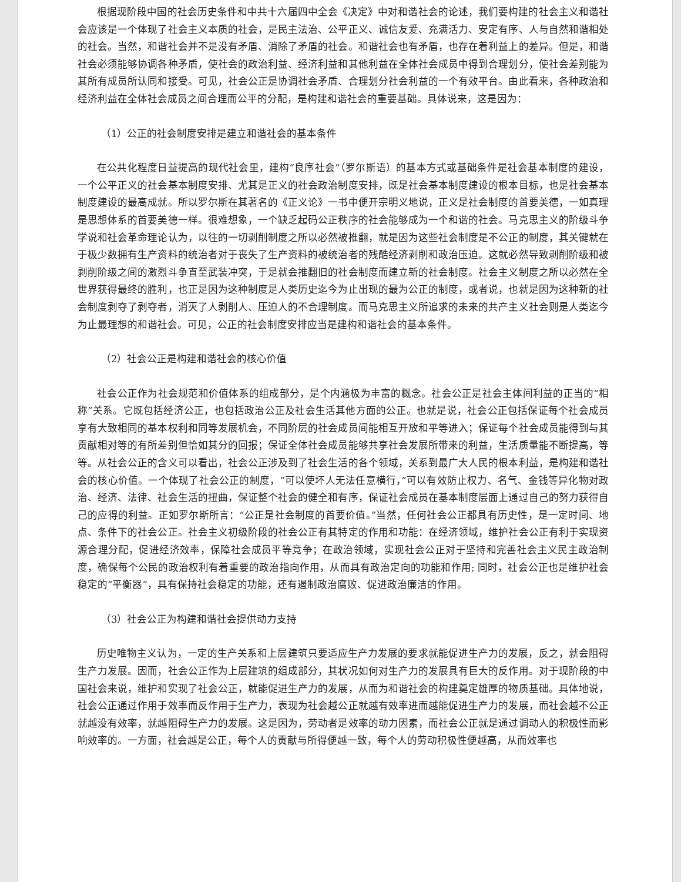根据现阶段中国的社会历史条件和中共十六届四中全会《决定》中对和谐社会的论述，我们要构建的社会主义和谐社会应该是一个体现了社会主义本质的社会，是民主法治、公平正义、诚信友爱、充满活力、安定有序、人与自然和谐相处的社会。当然，和谐社会并不是没有矛盾、消除了矛盾的社会。和谐社会也有矛盾，也存在着利益上的差异。但是，和谐社会必须能够协调各种矛盾，使社会的政治利益、经济利益和其他利益在全体社会成员中得到合理划分，使社会差别能为其所有成员所认同和接受。可见，社会公正是协调社会矛盾、合理划分社会利益的一个有效平台。由此看来，各种政治和经济利益在全体社会成员之间合理而公平的分配，是构建和谐社会的重要基础。具体说来，这是因为：
（1）公正的社会制度安排是建立和谐社会的基本条件
在公共化程度日益提高的现代社会里，建构“良序社会”（罗尔斯语）的基本方式或基础条件是社会基本制度的建设，一个公平正义的社会基本制度安排、尤其是正义的社会政治制度安排，既是社会基本制度建设的根本目标，也是社会基本制度建设的最高成就。所以罗尔斯在其著名的《正义论》一书中便开宗明义地说，正义是社会制度的首要美德，一如真理是思想体系的首要美德一样。很难想象，一个缺乏起码公正秩序的社会能够成为一个和谐的社会。马克思主义的阶级斗争学说和社会革命理论认为，以往的一切剥削制度之所以必然被推翻，就是因为这些社会制度是不公正的制度，其关键就在于极少数拥有生产资料的统治者对于丧失了生产资料的被统治者的残酷经济剥削和政治压迫。这就必然导致剥削阶级和被剥削阶级之间的激烈斗争直至武装冲突，于是就会推翻旧的社会制度而建立新的社会制度。社会主义制度之所以必然在全世界获得最终的胜利，也正是因为这种制度是人类历史迄今为止出现的最为公正的制度，或者说，也就是因为这种新的社会制度剥夺了剥夺者，消灭了人剥削人、压迫人的不合理制度。而马克思主义所追求的未来的共产主义社会则是人类迄今为止最理想的和谐社会。可见，公正的社会制度安排应当是建构和谐社会的基本条件。
（2）社会公正是构建和谐社会的核心价值
社会公正作为社会规范和价值体系的组成部分，是个内涵极为丰富的概念。社会公正是社会主体间利益的正当的“相称”关系。它既包括经济公正，也包括政治公正及社会生活其他方面的公正。也就是说，社会公正包括保证每个社会成员享有大致相同的基本权利和同等发展机会，不同阶层的社会成员间能相互开放和平等进入；保证每个社会成员能得到与其贡献相对等的有所差别但恰如其分的回报；保证全体社会成员能够共享社会发展所带来的利益，生活质量能不断提高，等等。从社会公正的含义可以看出，社会公正涉及到了社会生活的各个领域，关系到最广大人民的根本利益，是构建和谐社会的核心价值。一个体现了社会公正的制度，“可以使坏人无法任意横行，”可以有效防止权力、名气、金钱等异化物对政治、经济、法律、社会生活的扭曲，保证整个社会的健全和有序，保证社会成员在基本制度层面上通过自己的努力获得自己的应得的利益。正如罗尔斯所言：“公正是社会制度的首要价值。”当然，任何社会公正都具有历史性，是一定时间、地点、条件下的社会公正。社会主义初级阶段的社会公正有其特定的作用和功能：在经济领域，维护社会公正有利于实现资源合理分配，促进经济效率，保障社会成员平等竞争；在政治领域，实现社会公正对于坚持和完善社会主义民主政治制度，确保每个公民的政治权利有着重要的政治指向作用，从而具有政治定向的功能和作用; 同时，社会公正也是维护社会稳定的“平衡器”，具有保持社会稳定的功能，还有遏制政治腐败、促进政治廉洁的作用。
（3）社会公正为构建和谐社会提供动力支持
历史唯物主义认为，一定的生产关系和上层建筑只要适应生产力发展的要求就能促进生产力的发展，反之，就会阻碍生产力发展。因而，社会公正作为上层建筑的组成部分，其状况如何对生产力的发展具有巨大的反作用。对于现阶段的中国社会来说，维护和实现了社会公正，就能促进生产力的发展，从而为和谐社会的构建奠定雄厚的物质基础。具体地说，社会公正通过作用于效率而反作用于生产力，表现为社会越公正就越有效率进而越能促进生产力的发展，而社会越不公正就越没有效率，就越阻碍生产力的发展。这是因为，劳动者是效率的动力因素，而社会公正就是通过调动人的积极性而影响效率的。一方面，社会越是公正，每个人的贡献与所得便越一致，每个人的劳动积极性便越高，从而效率也